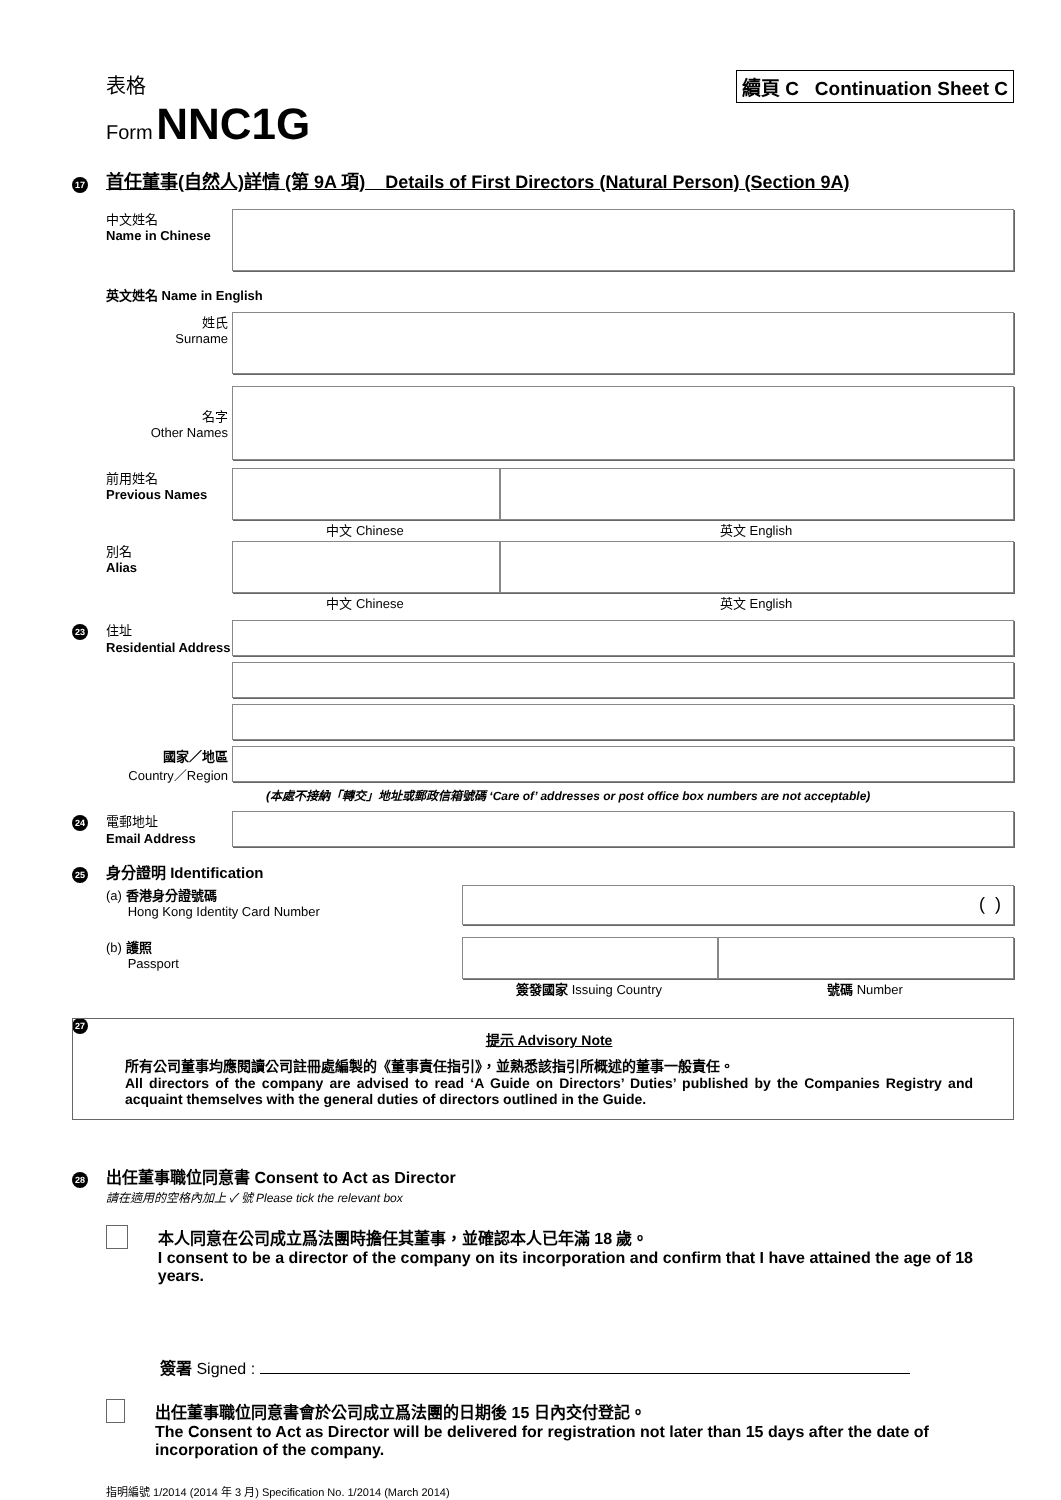表格
Form NNC1G
續頁 C Continuation Sheet C
17 首任董事(自然人)詳情 (第 9A 項) Details of First Directors (Natural Person) (Section 9A)
中文姓名
Name in Chinese
英文姓名 Name in English
姓氏
Surname
名字
Other Names
前用姓名
Previous Names
中文 Chinese 英文 English
別名
Alias
中文 Chinese 英文 English
23 住址
Residential Address
國家／地區
Country／Region
(本處不接納「轉交」地址或郵政信箱號碼 ‘Care of’ addresses or post office box numbers are not acceptable)
24 電郵地址
Email Address
25 身分證明 Identification
(a) 香港身分證號碼
Hong Kong Identity Card Number
( )
(b) 護照
Passport
簽發國家 Issuing Country 號碼 Number
27
提示 Advisory Note
所有公司董事均應閱讀公司註冊處編製的《董事責任指引》，並熟悉該指引所概述的董事一般責任。
All directors of the company are advised to read ‘A Guide on Directors’ Duties’ published by the Companies Registry and acquaint themselves with the general duties of directors outlined in the Guide.
28 出任董事職位同意書 Consent to Act as Director
請在適用的空格內加上 ✓ 號 Please tick the relevant box
本人同意在公司成立爲法團時擔任其董事，並確認本人已年滿 18 歲。
I consent to be a director of the company on its incorporation and confirm that I have attained the age of 18 years.
簽署 Signed :
出任董事職位同意書會於公司成立爲法團的日期後 15 日內交付登記。
The Consent to Act as Director will be delivered for registration not later than 15 days after the date of incorporation of the company.
指明編號 1/2014 (2014 年 3 月) Specification No. 1/2014 (March 2014)